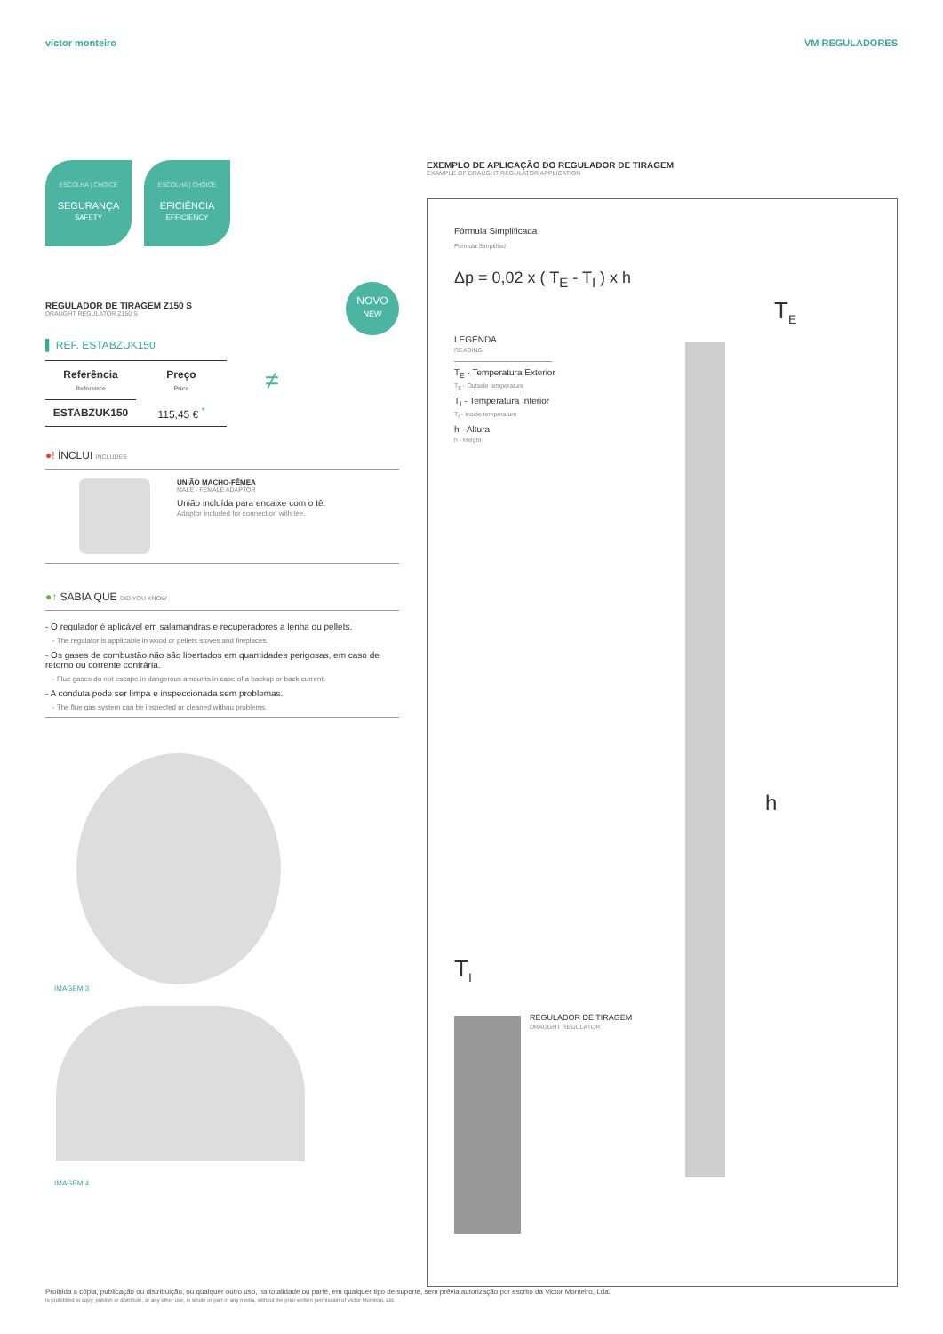victor monteiro VM REGULADORES
ESCOLHA | CHOICE SEGURANÇA
SAFETY
ESCOLHA | CHOICE EFICIÊNCIA
EFFICIENCY
REGULADOR DE TIRAGEM Z150 S
DRAUGHT REGULATOR Z150 S
NOVO
NEW
▌ REF. ESTABZUK150
| Referência Reference | Preço Price | ≠ |
| ESTABZUK150 | 115,45 € <sup>*</sup> | |
●! ÍNCLUI INCLUDES
UNIÃO MACHO-FÊMEA
MALE - FEMALE ADAPTOR
União incluída para encaixe com o tê.
Adaptor included for connection with tee.
●↑ SABIA QUE DID YOU KNOW
- O regulador é aplicável em salamandras e recuperadores a lenha ou pellets.
- The regulator is applicable in wood or pellets stoves and fireplaces.
- Os gases de combustão não são libertados em quantidades perigosas, em caso de retorno ou corrente contrária.
- Flue gases do not escape in dangerous amounts in case of a backup or back current.
- A conduta pode ser limpa e inspeccionada sem problemas.
- The flue gas system can be inspected or cleaned withou problems.
IMAGEM 3
IMAGEM 4
EXEMPLO DE APLICAÇÃO DO REGULADOR DE TIRAGEM
EXAMPLE OF DRAUGHT REGULATOR APPLICATION
Fórmula Simplificada
Formula Simplified
Δp = 0,02 x ( T<sub>E</sub> - T<sub>I</sub> ) x h
LEGENDA
READING
T<sub>E</sub> - Temperatura Exterior
T<sub>E</sub> - Outside temperature
T<sub>I</sub> - Temperatura Interior
T<sub>I</sub> - Inside temperature
h - Altura
h - Height
T<sub>E</sub>
h
T<sub>I</sub>
REGULADOR DE TIRAGEM
DRAUGHT REGULATOR
Proibida a cópia, publicação ou distribuição, ou qualquer outro uso, na totalidade ou parte, em qualquer tipo de suporte, sem prévia autorização por escrito da Victor Monteiro, Lda.
Is prohibited to copy, publish or distribute, or any other use, in whole or part in any media, without the prior written permission of Victor Monteiro, Ltd.